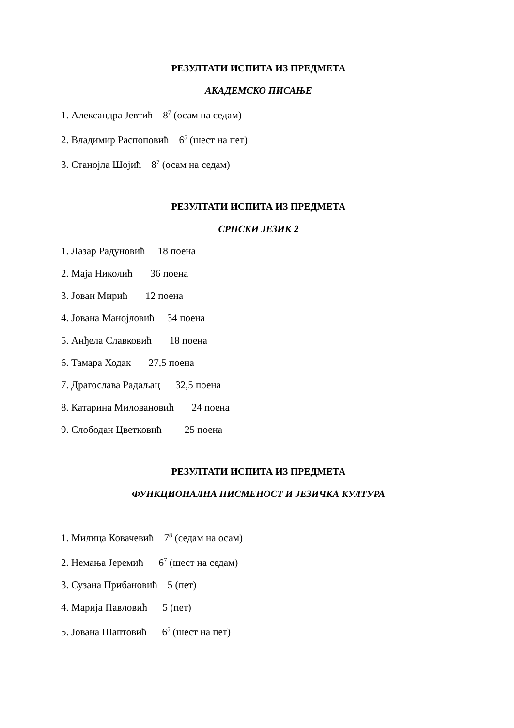РЕЗУЛТАТИ ИСПИТА ИЗ ПРЕДМЕТА
АКАДЕМСКО ПИСАЊЕ
1. Александра Јевтић 8<sup>7</sup> (осам на седам)
2. Владимир Распоповић 6<sup>5</sup> (шест на пет)
3. Станојла Шојић 8<sup>7</sup> (осам на седам)
РЕЗУЛТАТИ ИСПИТА ИЗ ПРЕДМЕТА
СРПСКИ ЈЕЗИК 2
1. Лазар Радуновић 18 поена
2. Маја Николић 36 поена
3. Јован Мирић 12 поена
4. Јована Манојловић 34 поена
5. Анђела Славковић 18 поена
6. Тамара Ходак 27,5 поена
7. Драгослава Радаљац 32,5 поена
8. Катарина Миловановић 24 поена
9. Слободан Цветковић 25 поена
РЕЗУЛТАТИ ИСПИТА ИЗ ПРЕДМЕТА
ФУНКЦИОНАЛНА ПИСМЕНОСТ И ЈЕЗИЧКА КУЛТУРА
1. Милица Ковачевић 7<sup>8</sup> (седам на осам)
2. Немања Јеремић 6<sup>7</sup> (шест на седам)
3. Сузана Прибановић 5 (пет)
4. Марија Павловић 5 (пет)
5. Јована Шаптовић 6<sup>5</sup> (шест на пет)